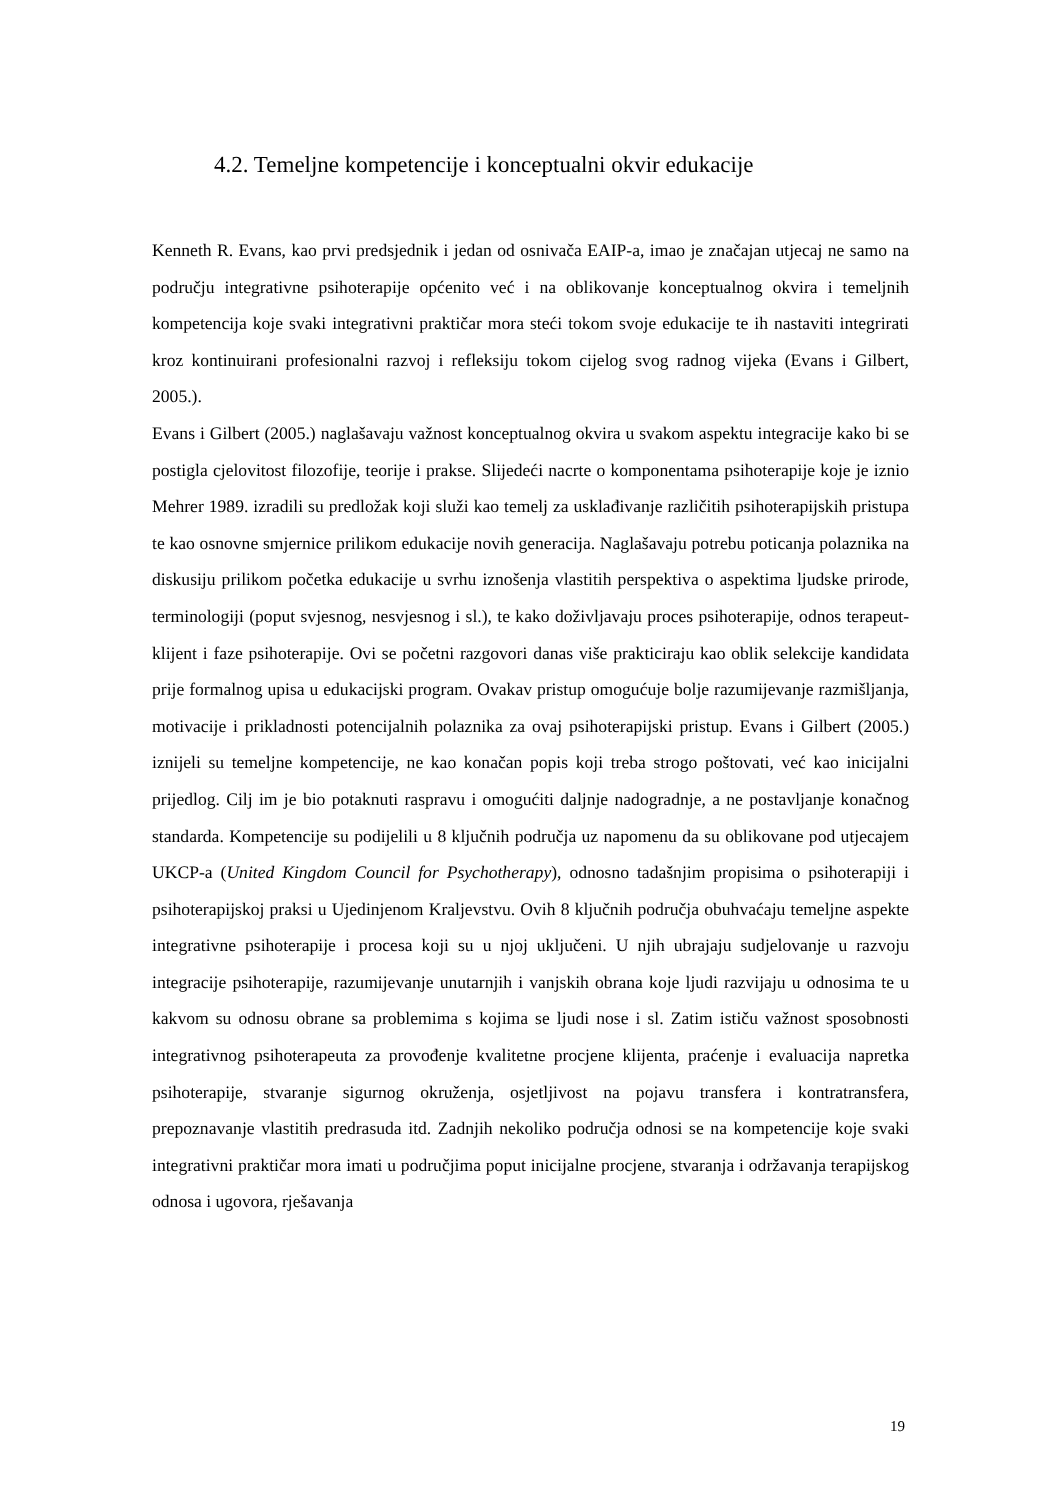4.2. Temeljne kompetencije i konceptualni okvir edukacije
Kenneth R. Evans, kao prvi predsjednik i jedan od osnivača EAIP-a, imao je značajan utjecaj ne samo na području integrativne psihoterapije općenito već i na oblikovanje konceptualnog okvira i temeljnih kompetencija koje svaki integrativni praktičar mora steći tokom svoje edukacije te ih nastaviti integrirati kroz kontinuirani profesionalni razvoj i refleksiju tokom cijelog svog radnog vijeka (Evans i Gilbert, 2005.).
Evans i Gilbert (2005.) naglašavaju važnost konceptualnog okvira u svakom aspektu integracije kako bi se postigla cjelovitost filozofije, teorije i prakse. Slijedeći nacrte o komponentama psihoterapije koje je iznio Mehrer 1989. izradili su predložak koji služi kao temelj za usklađivanje različitih psihoterapijskih pristupa te kao osnovne smjernice prilikom edukacije novih generacija. Naglašavaju potrebu poticanja polaznika na diskusiju prilikom početka edukacije u svrhu iznošenja vlastitih perspektiva o aspektima ljudske prirode, terminologiji (poput svjesnog, nesvjesnog i sl.), te kako doživljavaju proces psihoterapije, odnos terapeut-klijent i faze psihoterapije. Ovi se početni razgovori danas više prakticiraju kao oblik selekcije kandidata prije formalnog upisa u edukacijski program. Ovakav pristup omogućuje bolje razumijevanje razmišljanja, motivacije i prikladnosti potencijalnih polaznika za ovaj psihoterapijski pristup. Evans i Gilbert (2005.) iznijeli su temeljne kompetencije, ne kao konačan popis koji treba strogo poštovati, već kao inicijalni prijedlog. Cilj im je bio potaknuti raspravu i omogućiti daljnje nadogradnje, a ne postavljanje konačnog standarda. Kompetencije su podijelili u 8 ključnih područja uz napomenu da su oblikovane pod utjecajem UKCP-a (United Kingdom Council for Psychotherapy), odnosno tadašnjim propisima o psihoterapiji i psihoterapijskoj praksi u Ujedinjenom Kraljevstvu. Ovih 8 ključnih područja obuhvaćaju temeljne aspekte integrativne psihoterapije i procesa koji su u njoj uključeni. U njih ubrajaju sudjelovanje u razvoju integracije psihoterapije, razumijevanje unutarnjih i vanjskih obrana koje ljudi razvijaju u odnosima te u kakvom su odnosu obrane sa problemima s kojima se ljudi nose i sl. Zatim ističu važnost sposobnosti integrativnog psihoterapeuta za provođenje kvalitetne procjene klijenta, praćenje i evaluacija napretka psihoterapije, stvaranje sigurnog okruženja, osjetljivost na pojavu transfera i kontratransfera, prepoznavanje vlastitih predrasuda itd. Zadnjih nekoliko područja odnosi se na kompetencije koje svaki integrativni praktičar mora imati u područjima poput inicijalne procjene, stvaranja i održavanja terapijskog odnosa i ugovora, rješavanja
19